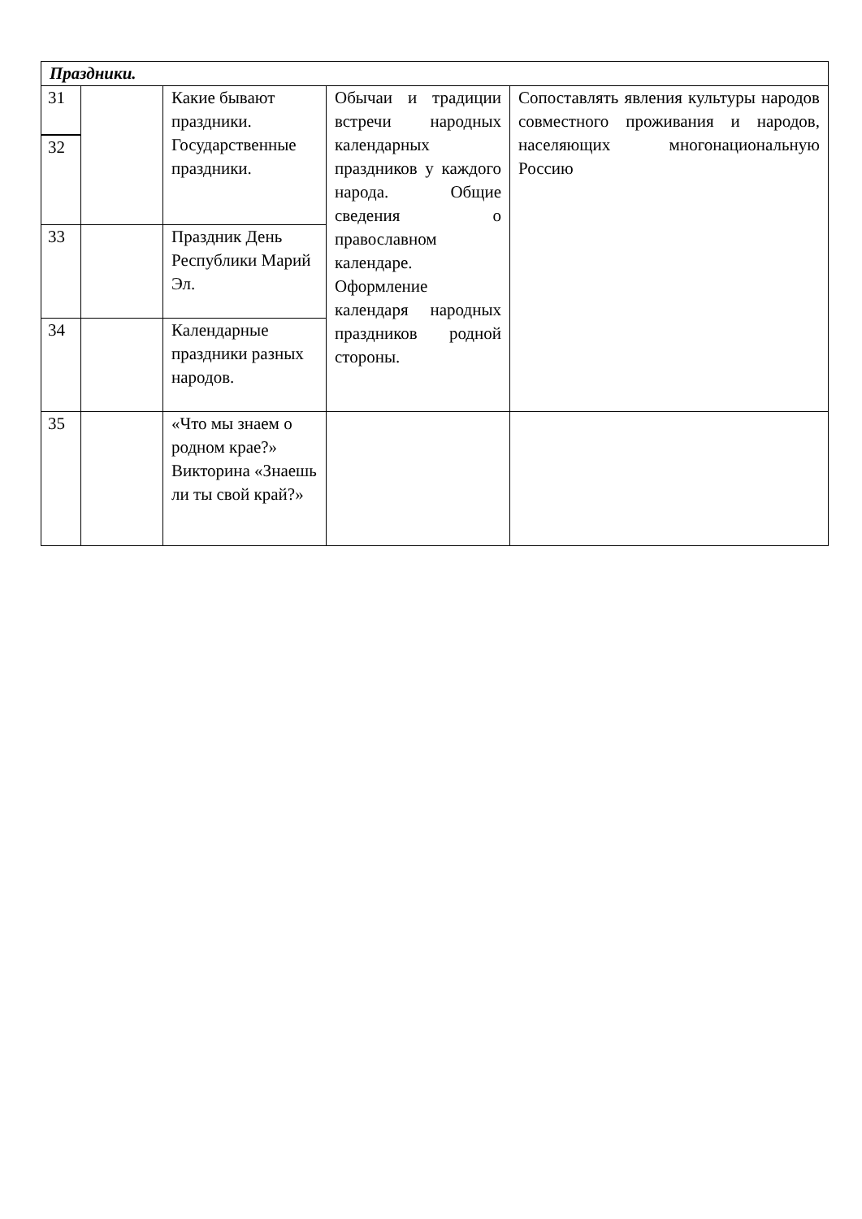| Праздники. | | | | |
| 31 | | Какие бывают праздники. Государственные праздники. | Обычаи и традиции встречи народных календарных праздников у каждого народа. Общие сведения о православном календаре. Оформление календаря народных праздников родной стороны. | Сопоставлять явления культуры народов совместного проживания и народов, населяющих многонациональную Россию |
| 32 | | | | |
| 33 | | Праздник День Республики Марий Эл. | | |
| 34 | | Календарные праздники разных народов. | | |
| 35 | | «Что мы знаем о родном крае?» Викторина «Знаешь ли ты свой край?» | | |